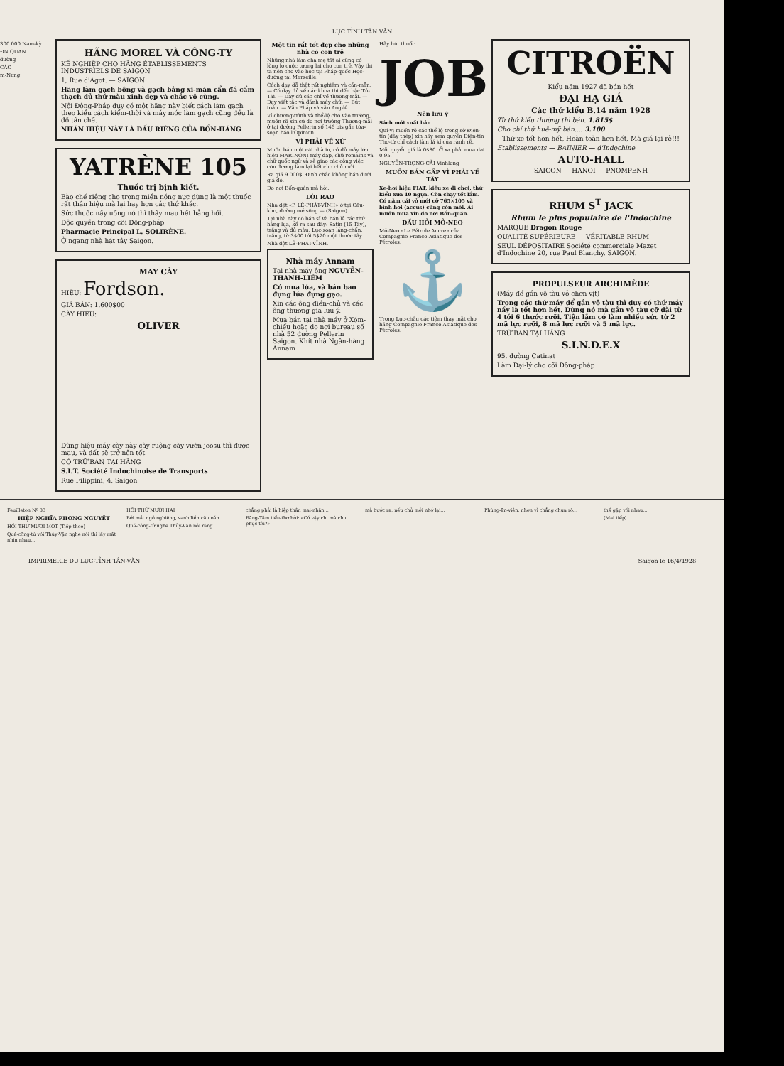LỤC TỈNH TÂN VĂN
300.000 Nam-kỳ
ĐN QUAN
dường
CÁO
m-Nang
HÃNG MOREL VÀ CÔNG-TY
KẾ NGHIỆP CHO HÃNG ÉTABLISSEMENTS INDUSTRIELS DE SAIGON
1, Rue d'Agot. — SAIGON
Hãng làm gạch bông và gạch bằng xi-măn cẩn đá cẩm thạch đủ thứ màu xinh đẹp và chắc vô cùng.
Nội Đông-Pháp duy có một hãng này biết cách làm gạch theo kiểu cách kiểm-thời và máy móc làm gạch cũng đều là đồ tân chế.
NHÃN HIỆU NÀY LÀ DẤU RIÊNG CỦA BỔN-HÃNG
YATRÈNE 105
Thuốc trị bịnh kiết.
Bào chế riêng cho trong miền nóng nực dùng là một thuốc rất thần hiệu mà lại hay hơn các thứ khác.
Sức thuốc nầy uống nó thì thấy mau hết hẳng hồi.
Độc quyền trong cõi Đông-pháp
Pharmacie Principal L. SOLIRÈNE.
Ở ngang nhà hát tây Saigon.
MAY CÀY
HIỆU: Fordson.
GIÁ BÁN: 1.600$00
CÀY HIỆU:
OLIVER
Dùng hiệu máy cày này cày ruộng cày vườn jeosu thì được mau, và đất sẽ trở nên tốt.
CÓ TRỮ BÁN TẠI HÃNG
S.I.T. Société Indochinoise de Transports
Rue Filippini, 4, Saigon
Một tin rất tốt đẹp cho những nhà có con trẻ
Những nhà làm cha mẹ tất ai cũng có lòng lo cuộc tương lai cho con trẻ. Vậy thì ta nên cho vào học tại Pháp-quốc Học-đường tại Marseille.
Cách dạy dỗ thật rất nghiêm và cần-mẫn. — Có dạy đủ về các khoa thi đến bậc Tú-Tài. — Dạy đủ các chỉ về thương-mãi. — Dạy viết tắc và đánh máy chữ. — Bút toán. — Văn Pháp và văn Ang-lê.
Vỉ chương-trình và thể-lệ cho vào trường, muốn rõ xin cứ do nơi trường Thương-mãi ở tại đường Pellerin số 146 bis gần tòa-soạn báo l'Opinion.
VÌ PHẢI VỀ XỨ
Muốn bán một cái nhà in, có đủ máy lớn hiệu MARINONI máy đạp, chữ romains và chữ quốc ngữ và sẽ giao các công việc còn đương làm lại hết cho chủ mới.
Ra giá 9.000$. Định chắc không bán dưới giá đó.
Do nơi Bổn-quán mà hỏi.
LỜI RAO
Nhà dệt «P. LÊ-PHÁT-VĨNH» ở tại Cầu-kho, đường mé sông — (Saigon)
Tại nhà này có bán sĩ và bán lẻ các thứ hàng lụa, kể ra sau đây: Satin (15 Tây), trắng và đủ màu; Lục-soạn láng-chấn, trắng, từ 3$00 tới 5$20 một thước tây.
Nhà dệt LÊ-PHÁT-VĨNH.
Nhà máy Annam
Tại nhà máy ông NGUYỄN-THANH-LIÊM
Có mua lúa, và bán bao đựng lúa đựng gạo.
Xin các ông điền-chủ và các ông thương-gia lưu ý.
Mua bán tại nhà máy ở Xóm-chiếu hoặc do nơi bureau số nhà 52 đường Pellerin Saigon. Khít nhà Ngân-hàng Annam
Hãy hút thuốc
JOB
Nên lưu ý
Sách mới xuất bản
Quí-vị muốn rõ các thể lệ trong sở Điện-tín (dây thép) xin hãy xem quyển Điện-tín Thơ-từ chỉ cách làm lá kỉ của rành rẽ.
Mỗi quyển giá là 0$80. Ở xa phải mua dat 0 95.
NGUYỄN-TRỌNG-CẢI Vinhlong
MUỐN BÁN GẤP VÌ PHẢI VỀ TÂY
Xe-hơi hiệu FIAT, kiểu xe đi chơi, thứ kiểu xưa 10 ngựa. Còn chạy tốt lắm. Có năm cái vỏ mới cỡ 765×105 và bình hơi (accus) cũng còn mới. Ai muốn mua xin do nơi Bổn-quán.
DẦU HỎI MỎ-NEO
Mỏ-Neo «Le Pétrole Ancre» của Compagnie Franco Asiatique des Pétroles.
⚓
Trong Lục-châu các tiệm thay mặt cho hãng Compagnie Franco Asiatique des Pétroles.
CITROËN
Kiểu năm 1927 đã bán hết
ĐẠI HẠ GIÁ
Các thứ kiểu B.14 năm 1928
Từ thứ kiểu thường thì bán. 1.815$
Cho chí thứ huê-mỹ bán.... 3.100
Thứ xe tốt hơn hết, Hoàn toàn hơn hết, Mà giá lại rẻ!!!
Etablissements — BAINIER — d'Indochine
AUTO-HALL
SAIGON — HANOI — PNOMPENH
RHUM S<sup>T</sup> JACK
Rhum le plus populaire de l'Indochine
MARQUE Dragon Rouge
QUALITÉ SUPÉRIEURE — VÉRITABLE RHUM
SEUL DÉPOSITAIRE Société commerciale Mazet d'Indochine 20, rue Paul Blanchy, SAIGON.
PROPULSEUR ARCHIMÈDE
(Máy để gắn vô tàu vỏ chơn vịt)
Trong các thứ máy để gắn vô tàu thì duy có thứ máy nầy là tốt hơn hết. Dùng nó mà gắn vô tàu cỡ dài từ 4 tới 6 thước rưỡi. Tiện lắm có làm nhiều sức từ 2 mã lực rưỡi, 8 mã lực rưỡi và 5 mã lực.
TRỮ BÁN TẠI HÃNG
S.I.N.D.E.X
95, đường Catinat
Làm Đại-lý cho cõi Đông-pháp
Feuilleton Nº 83
HIỆP NGHĨA PHONG NGUYỆT
HỒI THỨ MƯỜI MỘT (Tiếp theo)
Quá-công-tử với Thủy-Vận nghe nói thì lấy mắt nhìn nhau...
HỒI THỨ MƯỜI HAI
Bởi mắt ngó nghiêng, sanh liền câu oán
Quá-công-tử nghe Thủy-Vận nói rằng...
chẳng phải là hiệp thân mai-nhân...
Băng-Tâm tiểu-thơ hỏi: «Có vậy chi mà chu phục tôi?»
mà bước ra, nếu chủ mới nhớ lại...
Phùng-ăn-viên, nhơn vì chẳng chưa rõ...
thể gặp với nhau...
(Mai tiếp)
IMPRIMERIE DU LỤC-TỈNH TÂN-VĂN Saigon le 16/4/1928